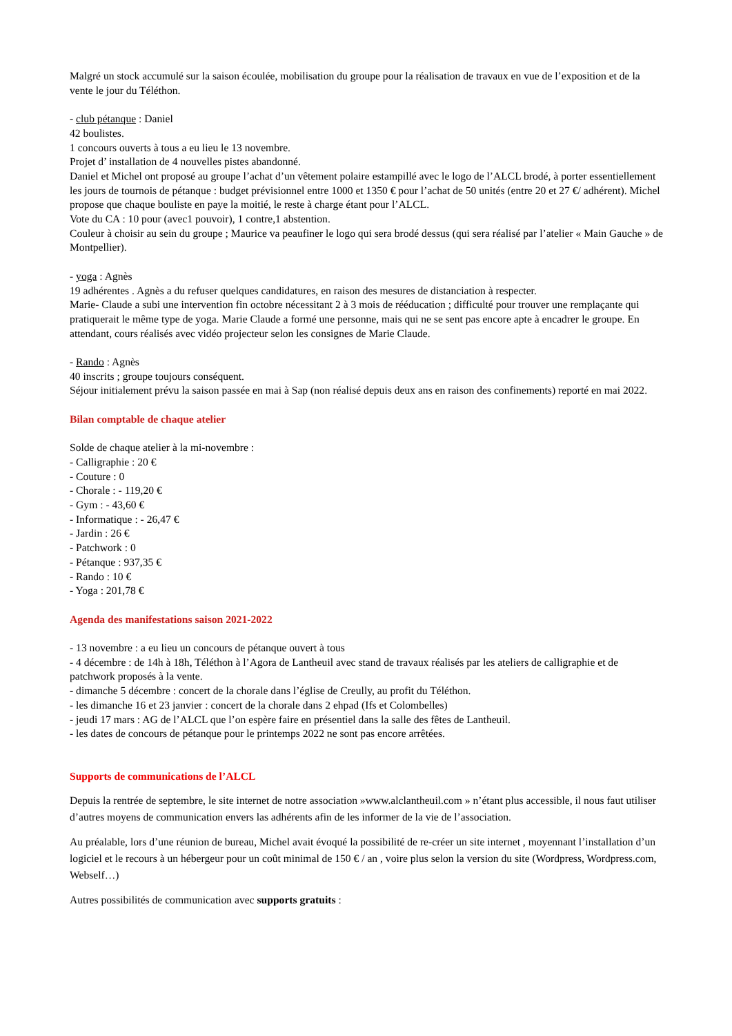Malgré un stock accumulé sur la saison écoulée, mobilisation du groupe pour la réalisation de travaux en vue de l’exposition et de la vente le jour du Téléthon.
- club pétanque : Daniel
42 boulistes.
1 concours ouverts à tous a eu lieu le 13 novembre.
Projet d’ installation de 4 nouvelles pistes abandonné.
Daniel et Michel ont proposé au groupe l’achat d’un vêtement polaire estampillé avec le logo de l’ALCL brodé, à porter essentiellement les jours de tournois de pétanque : budget prévisionnel entre 1000 et 1350 € pour l’achat de 50 unités (entre 20 et 27 €/ adhérent). Michel propose que chaque bouliste en paye la moitié, le reste à charge étant pour l’ALCL.
Vote du CA : 10 pour (avec1 pouvoir), 1 contre,1 abstention.
Couleur à choisir au sein du groupe ; Maurice va peaufiner le logo qui sera brodé dessus (qui sera réalisé par l’atelier « Main Gauche » de Montpellier).
- yoga : Agnès
19 adhérentes . Agnès a du refuser quelques candidatures, en raison des mesures de distanciation à respecter.
Marie- Claude a subi une intervention fin octobre nécessitant 2 à 3 mois de rééducation ; difficulté pour trouver une remplaçante qui pratiquerait le même type de yoga. Marie Claude a formé une personne, mais qui ne se sent pas encore apte à encadrer le groupe. En attendant, cours réalisés avec vidéo projecteur selon les consignes de Marie Claude.
- Rando : Agnès
40 inscrits ; groupe toujours conséquent.
Séjour initialement prévu la saison passée en mai à Sap (non réalisé depuis deux ans en raison des confinements) reporté en mai 2022.
Bilan comptable de chaque atelier
Solde de chaque atelier à la mi-novembre :
- Calligraphie : 20 €
- Couture : 0
- Chorale : - 119,20 €
- Gym : - 43,60 €
- Informatique : - 26,47 €
- Jardin : 26 €
- Patchwork : 0
- Pétanque : 937,35 €
- Rando : 10 €
- Yoga : 201,78 €
Agenda des manifestations saison 2021-2022
- 13 novembre : a eu lieu un concours de pétanque ouvert à tous
- 4 décembre : de 14h à 18h, Téléthon à l’Agora de Lantheuil avec stand de travaux réalisés par les ateliers de calligraphie et de patchwork proposés à la vente.
- dimanche 5 décembre : concert de la chorale dans l’église de Creully, au profit du Téléthon.
- les dimanche 16 et 23 janvier : concert de la chorale dans 2 ehpad (Ifs et Colombelles)
- jeudi 17 mars : AG de l’ALCL que l’on espère faire en présentiel dans la salle des fêtes de Lantheuil.
- les dates de concours de pétanque pour le printemps 2022 ne sont pas encore arrêtées.
Supports de communications de l’ALCL
Depuis la rentrée de septembre, le site internet de notre association »www.alclantheuil.com » n’étant plus accessible, il nous faut utiliser d’autres moyens de communication envers las adhérents afin de les informer de la vie de l’association.
Au préalable, lors d’une réunion de bureau, Michel avait évoqué la possibilité de re-créer un site internet , moyennant l’installation d’un logiciel et le recours à un hébergeur pour un coût minimal de 150 € / an , voire plus selon la version du site (Wordpress, Wordpress.com, Webself…)
Autres possibilités de communication avec supports gratuits :